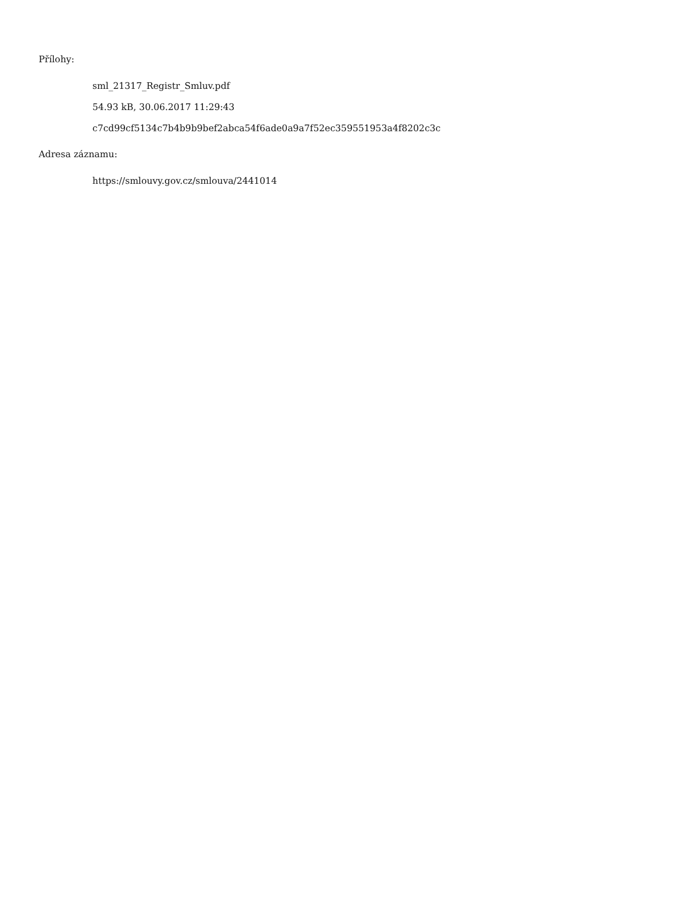Přílohy:
sml_21317_Registr_Smluv.pdf
54.93 kB, 30.06.2017 11:29:43
c7cd99cf5134c7b4b9b9bef2abca54f6ade0a9a7f52ec359551953a4f8202c3c
Adresa záznamu:
https://smlouvy.gov.cz/smlouva/2441014